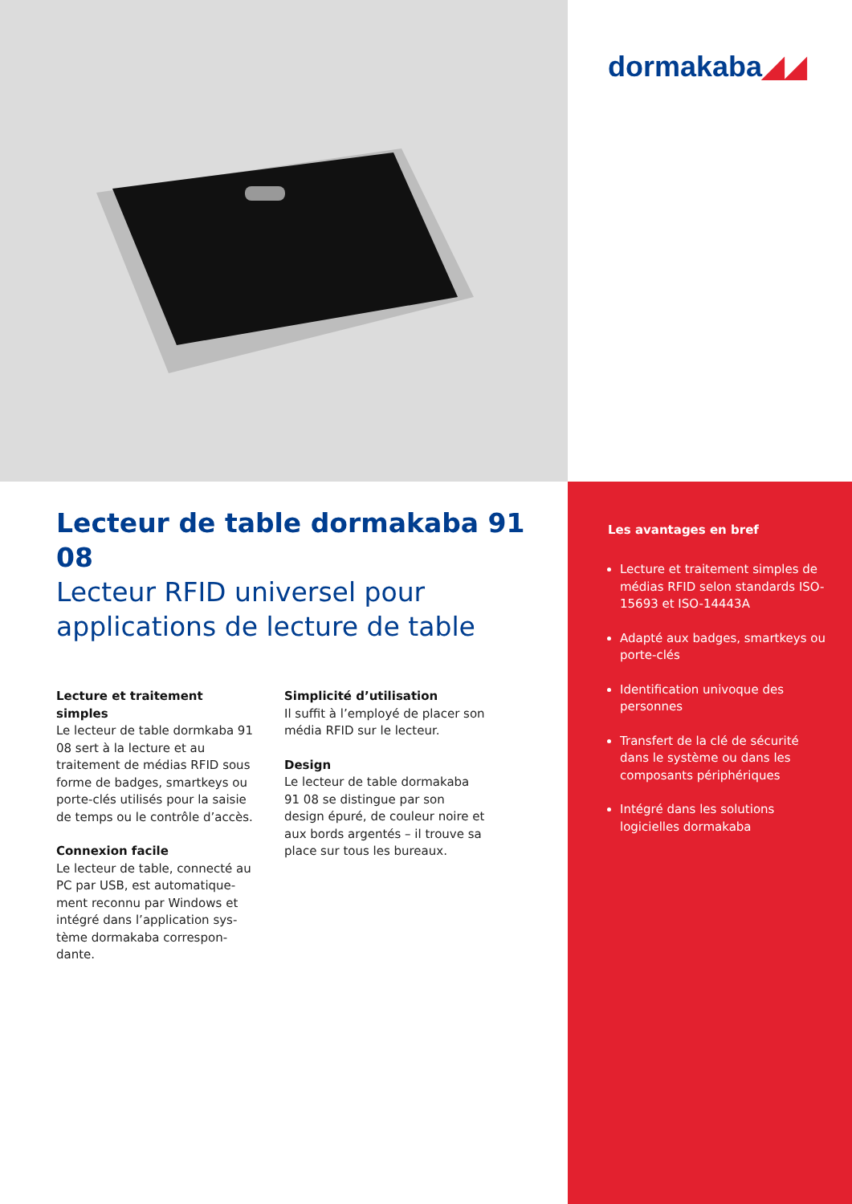dormakaba◢◢
Lecteur de table dormakaba 91 08
Lecteur RFID universel pour applications de lecture de table
Lecture et traitement simples
Le lecteur de table dormkaba 91 08 sert à la lecture et au traitement de médias RFID sous forme de badges, smartkeys ou porte-clés utilisés pour la saisie de temps ou le contrôle d’accès.
Connexion facile
Le lecteur de table, connecté au PC par USB, est automatique-ment reconnu par Windows et intégré dans l’application sys-tème dormakaba correspon-dante.
Simplicité d’utilisation
Il suffit à l’employé de placer son média RFID sur le lecteur.
Design
Le lecteur de table dormakaba 91 08 se distingue par son design épuré, de couleur noire et aux bords argentés – il trouve sa place sur tous les bureaux.
Les avantages en bref
Lecture et traitement simples de médias RFID selon standards ISO-15693 et ISO-14443A
Adapté aux badges, smartkeys ou porte-clés
Identification univoque des personnes
Transfert de la clé de sécurité dans le système ou dans les composants périphériques
Intégré dans les solutions logicielles dormakaba